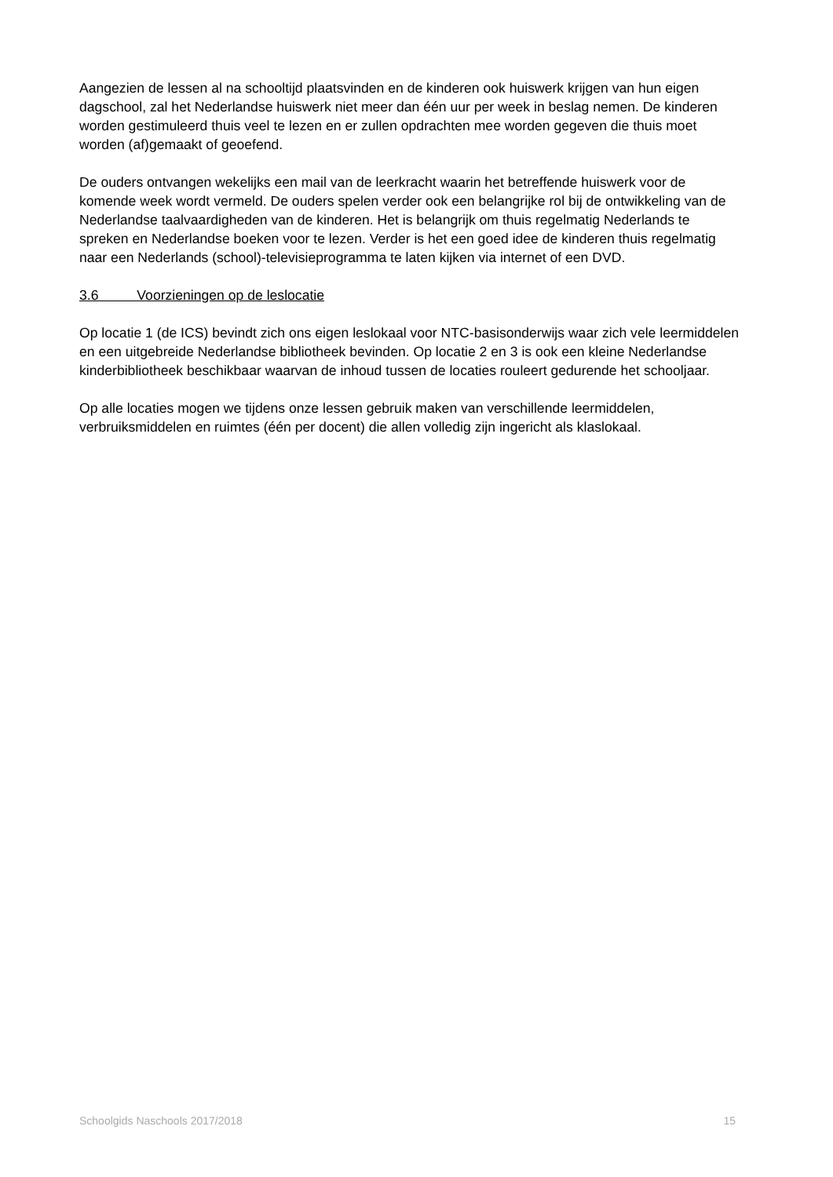Aangezien de lessen al na schooltijd plaatsvinden en de kinderen ook huiswerk krijgen van hun eigen dagschool, zal het Nederlandse huiswerk niet meer dan één uur per week in beslag nemen. De kinderen worden gestimuleerd thuis veel te lezen en er zullen opdrachten mee worden gegeven die thuis moet worden (af)gemaakt of geoefend.
De ouders ontvangen wekelijks een mail van de leerkracht waarin het betreffende huiswerk voor de komende week wordt vermeld. De ouders spelen verder ook een belangrijke rol bij de ontwikkeling van de Nederlandse taalvaardigheden van de kinderen. Het is belangrijk om thuis regelmatig Nederlands te spreken en Nederlandse boeken voor te lezen. Verder is het een goed idee de kinderen thuis regelmatig naar een Nederlands (school)-televisieprogramma te laten kijken via internet of een DVD.
3.6 Voorzieningen op de leslocatie
Op locatie 1 (de ICS) bevindt zich ons eigen leslokaal voor NTC-basisonderwijs waar zich vele leermiddelen en een uitgebreide Nederlandse bibliotheek bevinden. Op locatie 2 en 3 is ook een kleine Nederlandse kinderbibliotheek beschikbaar waarvan de inhoud tussen de locaties rouleert gedurende het schooljaar.
Op alle locaties mogen we tijdens onze lessen gebruik maken van verschillende leermiddelen, verbruiksmiddelen en ruimtes (één per docent) die allen volledig zijn ingericht als klaslokaal.
Schoolgids Naschools 2017/2018 15